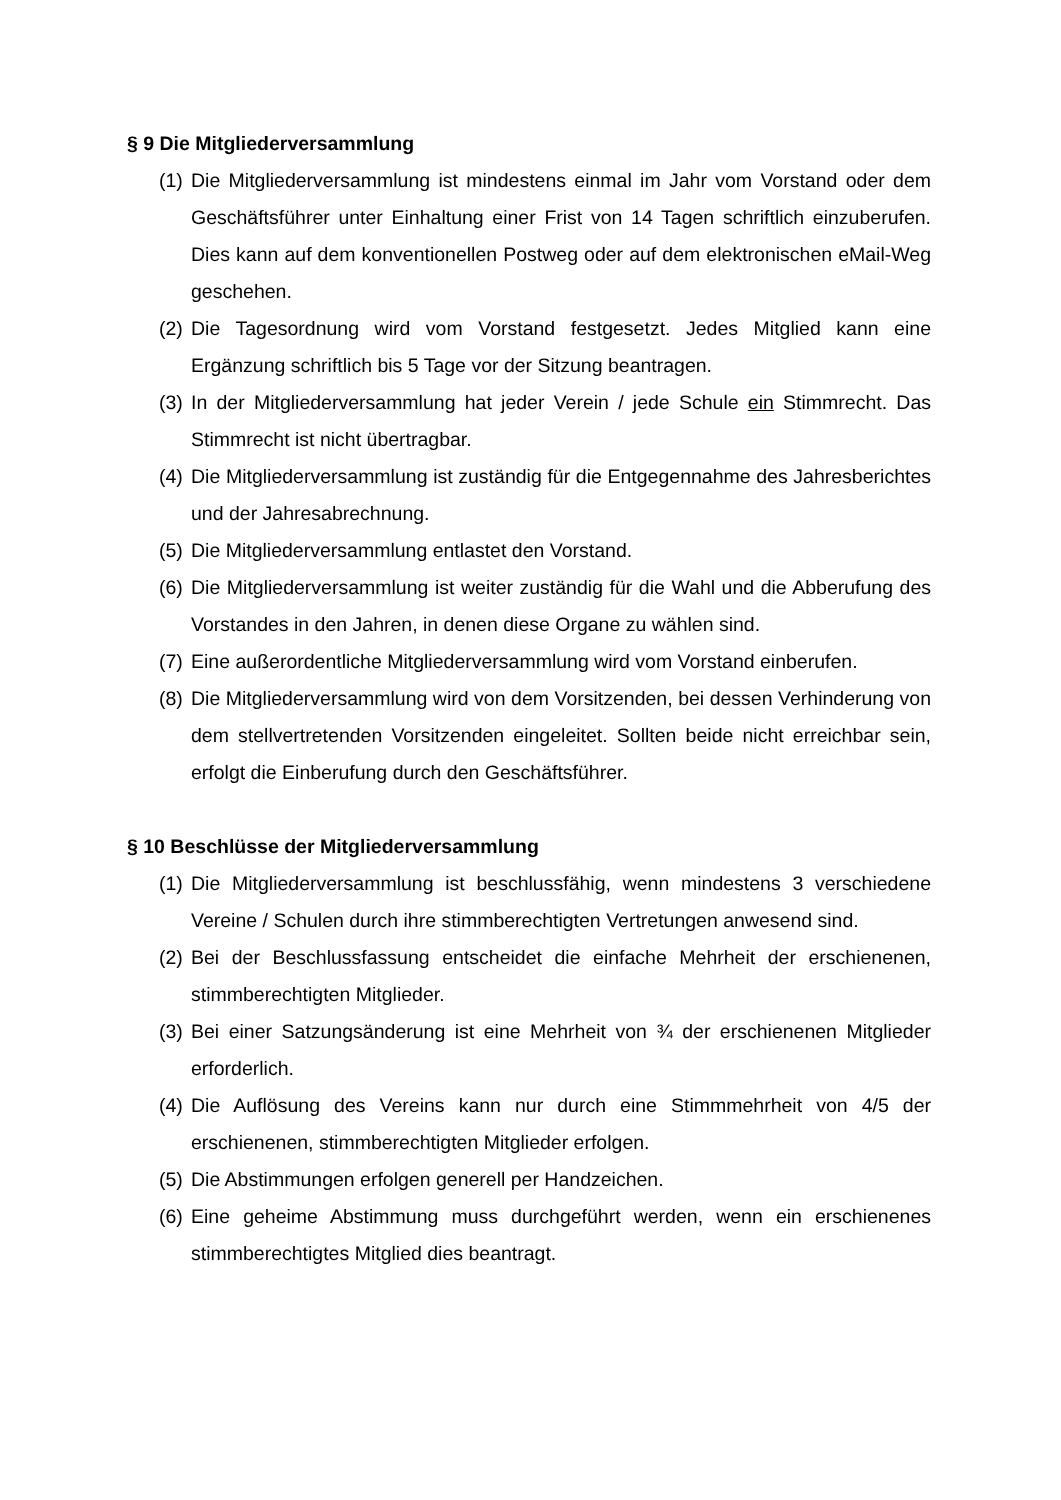§ 9 Die Mitgliederversammlung
(1) Die Mitgliederversammlung ist mindestens einmal im Jahr vom Vorstand oder dem Geschäftsführer unter Einhaltung einer Frist von 14 Tagen schriftlich einzuberufen. Dies kann auf dem konventionellen Postweg oder auf dem elektronischen eMail-Weg geschehen.
(2) Die Tagesordnung wird vom Vorstand festgesetzt. Jedes Mitglied kann eine Ergänzung schriftlich bis 5 Tage vor der Sitzung beantragen.
(3) In der Mitgliederversammlung hat jeder Verein / jede Schule ein Stimmrecht. Das Stimmrecht ist nicht übertragbar.
(4) Die Mitgliederversammlung ist zuständig für die Entgegennahme des Jahresberichtes und der Jahresabrechnung.
(5) Die Mitgliederversammlung entlastet den Vorstand.
(6) Die Mitgliederversammlung ist weiter zuständig für die Wahl und die Abberufung des Vorstandes in den Jahren, in denen diese Organe zu wählen sind.
(7) Eine außerordentliche Mitgliederversammlung wird vom Vorstand einberufen.
(8) Die Mitgliederversammlung wird von dem Vorsitzenden, bei dessen Verhinderung von dem stellvertretenden Vorsitzenden eingeleitet. Sollten beide nicht erreichbar sein, erfolgt die Einberufung durch den Geschäftsführer.
§ 10 Beschlüsse der Mitgliederversammlung
(1) Die Mitgliederversammlung ist beschlussfähig, wenn mindestens 3 verschiedene Vereine / Schulen durch ihre stimmberechtigten Vertretungen anwesend sind.
(2) Bei der Beschlussfassung entscheidet die einfache Mehrheit der erschienenen, stimmberechtigten Mitglieder.
(3) Bei einer Satzungsänderung ist eine Mehrheit von ¾ der erschienenen Mitglieder erforderlich.
(4) Die Auflösung des Vereins kann nur durch eine Stimmmehrheit von 4/5 der erschienenen, stimmberechtigten Mitglieder erfolgen.
(5) Die Abstimmungen erfolgen generell per Handzeichen.
(6) Eine geheime Abstimmung muss durchgeführt werden, wenn ein erschienenes stimmberechtigtes Mitglied dies beantragt.